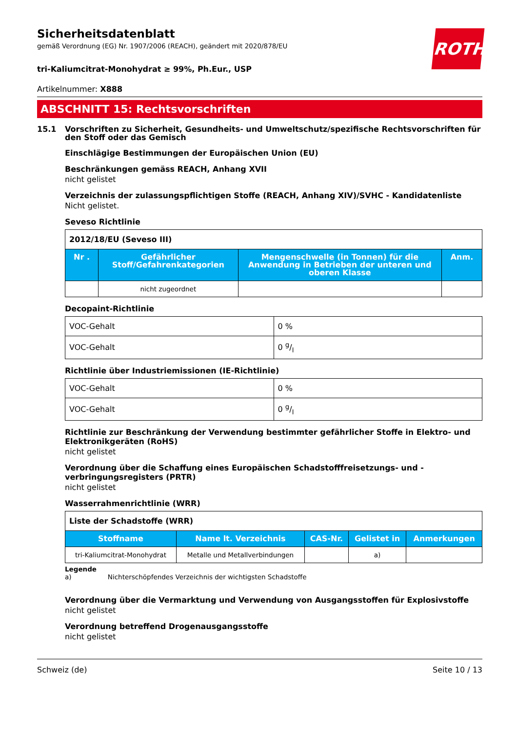ROTH
Sicherheitsdatenblatt
gemäß Verordnung (EG) Nr. 1907/2006 (REACH), geändert mit 2020/878/EU
tri-Kaliumcitrat-Monohydrat ≥ 99%, Ph.Eur., USP
Artikelnummer: X888
ABSCHNITT 15: Rechtsvorschriften
15.1 Vorschriften zu Sicherheit, Gesundheits- und Umweltschutz/spezifische Rechtsvorschriften für den Stoff oder das Gemisch
Einschlägige Bestimmungen der Europäischen Union (EU)
Beschränkungen gemäss REACH, Anhang XVII
nicht gelistet
Verzeichnis der zulassungspflichtigen Stoffe (REACH, Anhang XIV)/SVHC - Kandidatenliste
Nicht gelistet.
Seveso Richtlinie
| 2012/18/EU (Seveso III) | | | |
| Nr . | Gefährlicher Stoff/Gefahrenkategorien | Mengenschwelle (in Tonnen) für die Anwendung in Betrieben der unteren und oberen Klasse | Anm. |
| | nicht zugeordnet | | |
Decopaint-Richtlinie
| VOC-Gehalt | 0 % |
| VOC-Gehalt | 0 g/l |
Richtlinie über Industriemissionen (IE-Richtlinie)
| VOC-Gehalt | 0 % |
| VOC-Gehalt | 0 g/l |
Richtlinie zur Beschränkung der Verwendung bestimmter gefährlicher Stoffe in Elektro- und Elektronikgeräten (RoHS)
nicht gelistet
Verordnung über die Schaffung eines Europäischen Schadstofffreisetzungs- und -verbringungsregisters (PRTR)
nicht gelistet
Wasserrahmenrichtlinie (WRR)
| Liste der Schadstoffe (WRR) | | | | |
| Stoffname | Name lt. Verzeichnis | CAS-Nr. | Gelistet in | Anmerkungen |
| tri-Kaliumcitrat-Monohydrat | Metalle und Metallverbindungen | | a) | |
Legende
a) Nichterschöpfendes Verzeichnis der wichtigsten Schadstoffe
Verordnung über die Vermarktung und Verwendung von Ausgangsstoffen für Explosivstoffe
nicht gelistet
Verordnung betreffend Drogenausgangsstoffe
nicht gelistet
Schweiz (de) Seite 10 / 13